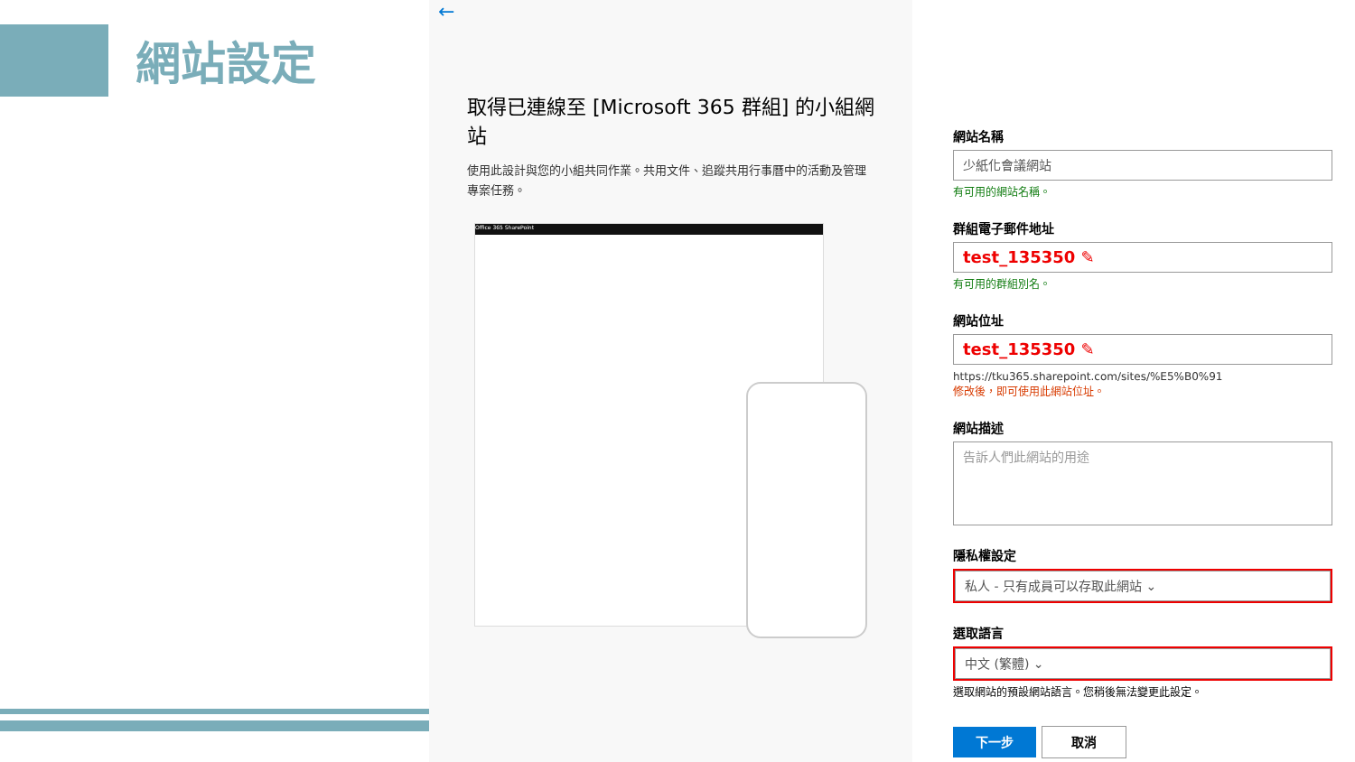網站設定
←
取得已連線至 [Microsoft 365 群組] 的小組網站
使用此設計與您的小組共同作業。共用文件、追蹤共用行事曆中的活動及管理專案任務。
Office 365 SharePoint
網站名稱
少紙化會議網站
有可用的網站名稱。
群組電子郵件地址
test_135350 ✎
有可用的群組別名。
網站位址
test_135350 ✎
https://tku365.sharepoint.com/sites/%E5%B0%91
修改後，即可使用此網站位址。
網站描述
告訴人們此網站的用途
隱私權設定
私人 - 只有成員可以存取此網站 ⌄
選取語言
中文 (繁體) ⌄
選取網站的預設網站語言。您稍後無法變更此設定。
下一步 取消